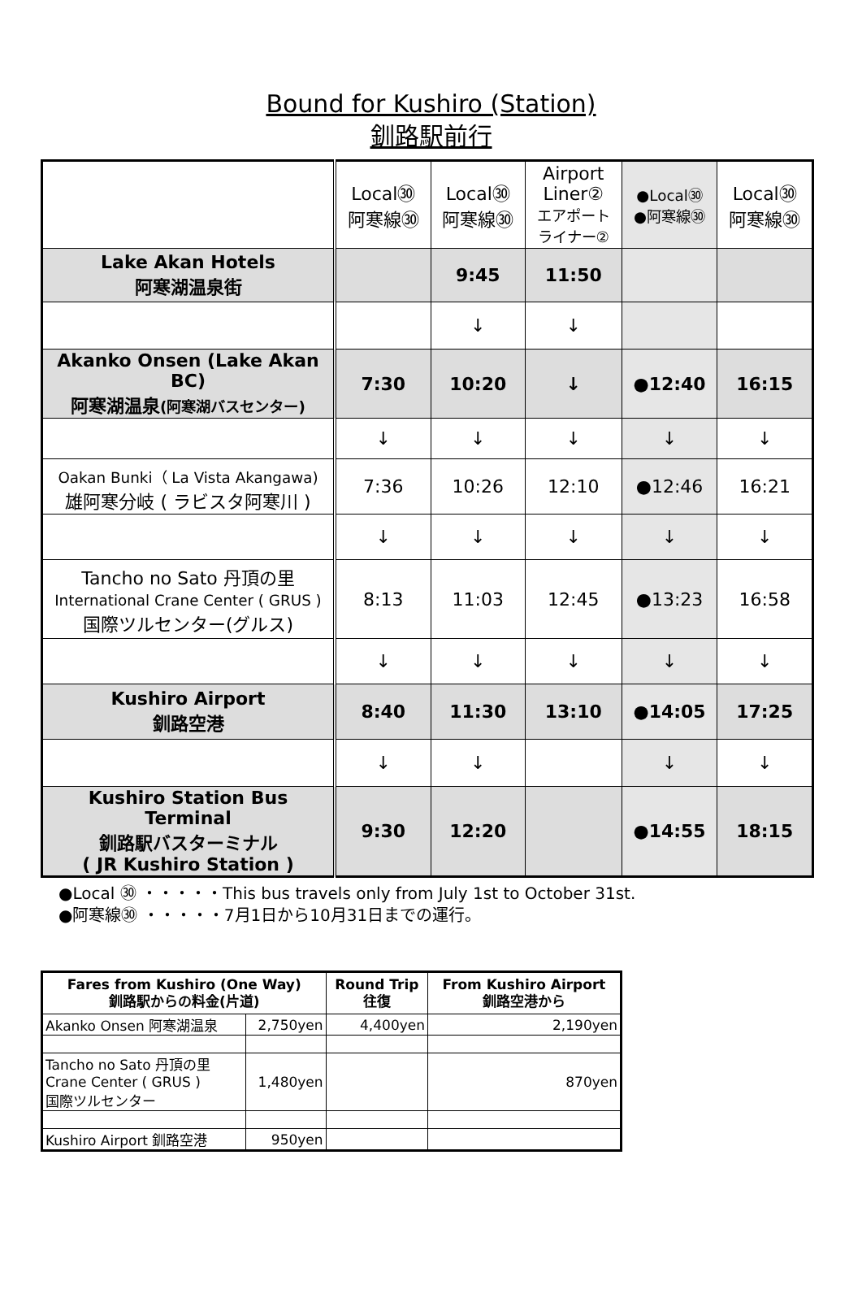Bound for Kushiro (Station)
釧路駅前行
| | Local㉚ 阿寒線㉚ | Local㉚ 阿寒線㉚ | Airport Liner② エアポート ライナー② | ●Local㉚ ●阿寒線㉚ | Local㉚ 阿寒線㉚ |
| Lake Akan Hotels 阿寒湖温泉街 | | 9:45 | 11:50 | | |
| | | ↓ | ↓ | | |
| Akanko Onsen (Lake Akan BC) 阿寒湖温泉 (阿寒湖バスセンター) | 7:30 | 10:20 | ↓ | ●12:40 | 16:15 |
| | ↓ | ↓ | ↓ | ↓ | ↓ |
| Oakan Bunki（ La Vista Akangawa) 雄阿寒分岐 ( ラビスタ阿寒川 ) | 7:36 | 10:26 | 12:10 | ●12:46 | 16:21 |
| | ↓ | ↓ | ↓ | ↓ | ↓ |
| Tancho no Sato 丹頂の里 International Crane Center ( GRUS ) 国際ツルセンター(グルス) | 8:13 | 11:03 | 12:45 | ●13:23 | 16:58 |
| | ↓ | ↓ | ↓ | ↓ | ↓ |
| Kushiro Airport 釧路空港 | 8:40 | 11:30 | 13:10 | ●14:05 | 17:25 |
| | ↓ | ↓ | | ↓ | ↓ |
| Kushiro Station Bus Terminal 釧路駅バスターミナル ( JR Kushiro Station ) | 9:30 | 12:20 | | ●14:55 | 18:15 |
●Local ㉚ ・・・・・This bus travels only from July 1st to October 31st.
●阿寒線㉚ ・・・・・7月1日から10月31日までの運行。
| Fares from Kushiro (One Way) 釧路駅からの料金(片道) | | Round Trip 往復 | From Kushiro Airport 釧路空港から |
| --- | --- | --- | --- |
| Akanko Onsen 阿寒湖温泉 | 2,750yen | 4,400yen | 2,190yen |
| Tancho no Sato 丹頂の里 Crane Center ( GRUS ) 国際ツルセンター | 1,480yen | | 870yen |
| Kushiro Airport 釧路空港 | 950yen | | |